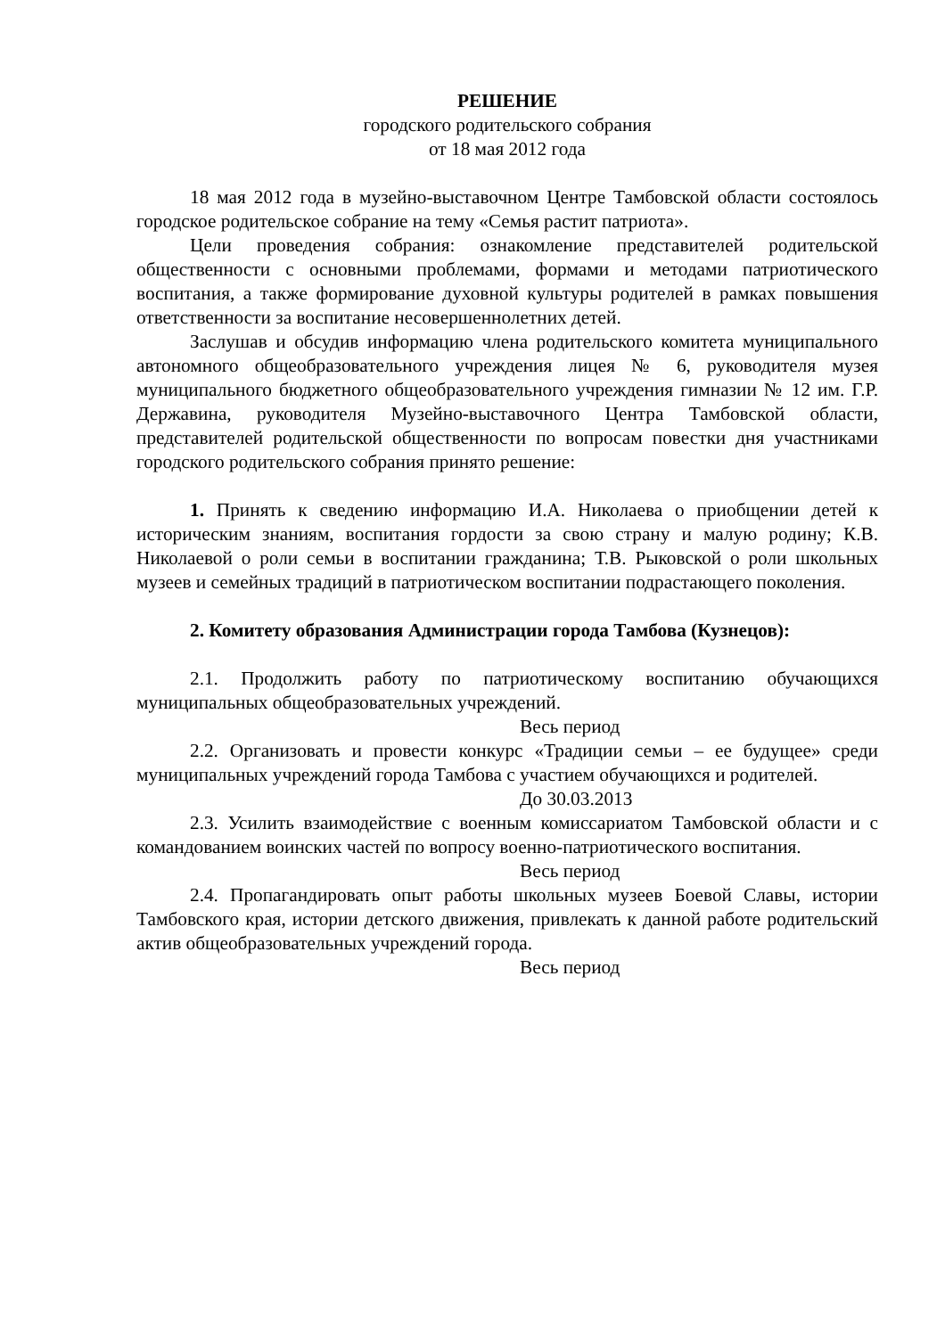РЕШЕНИЕ
городского родительского собрания
от 18 мая 2012 года
18 мая 2012 года в музейно-выставочном Центре Тамбовской области состоялось городское родительское собрание на тему «Семья растит патриота».
Цели проведения собрания: ознакомление представителей родительской общественности с основными проблемами, формами и методами патриотического воспитания, а также формирование духовной культуры родителей в рамках повышения ответственности за воспитание несовершеннолетних детей.
Заслушав и обсудив информацию члена родительского комитета муниципального автономного общеобразовательного учреждения лицея № 6, руководителя музея муниципального бюджетного общеобразовательного учреждения гимназии № 12 им. Г.Р. Державина, руководителя Музейно-выставочного Центра Тамбовской области, представителей родительской общественности по вопросам повестки дня участниками городского родительского собрания принято решение:
1. Принять к сведению информацию И.А. Николаева о приобщении детей к историческим знаниям, воспитания гордости за свою страну и малую родину; К.В. Николаевой о роли семьи в воспитании гражданина; Т.В. Рыковской о роли школьных музеев и семейных традиций в патриотическом воспитании подрастающего поколения.
2. Комитету образования Администрации города Тамбова (Кузнецов):
2.1. Продолжить работу по патриотическому воспитанию обучающихся муниципальных общеобразовательных учреждений.
Весь период
2.2. Организовать и провести конкурс «Традиции семьи – ее будущее» среди муниципальных учреждений города Тамбова с участием обучающихся и родителей.
До 30.03.2013
2.3. Усилить взаимодействие с военным комиссариатом Тамбовской области и с командованием воинских частей по вопросу военно-патриотического воспитания.
Весь период
2.4. Пропагандировать опыт работы школьных музеев Боевой Славы, истории Тамбовского края, истории детского движения, привлекать к данной работе родительский актив общеобразовательных учреждений города.
Весь период